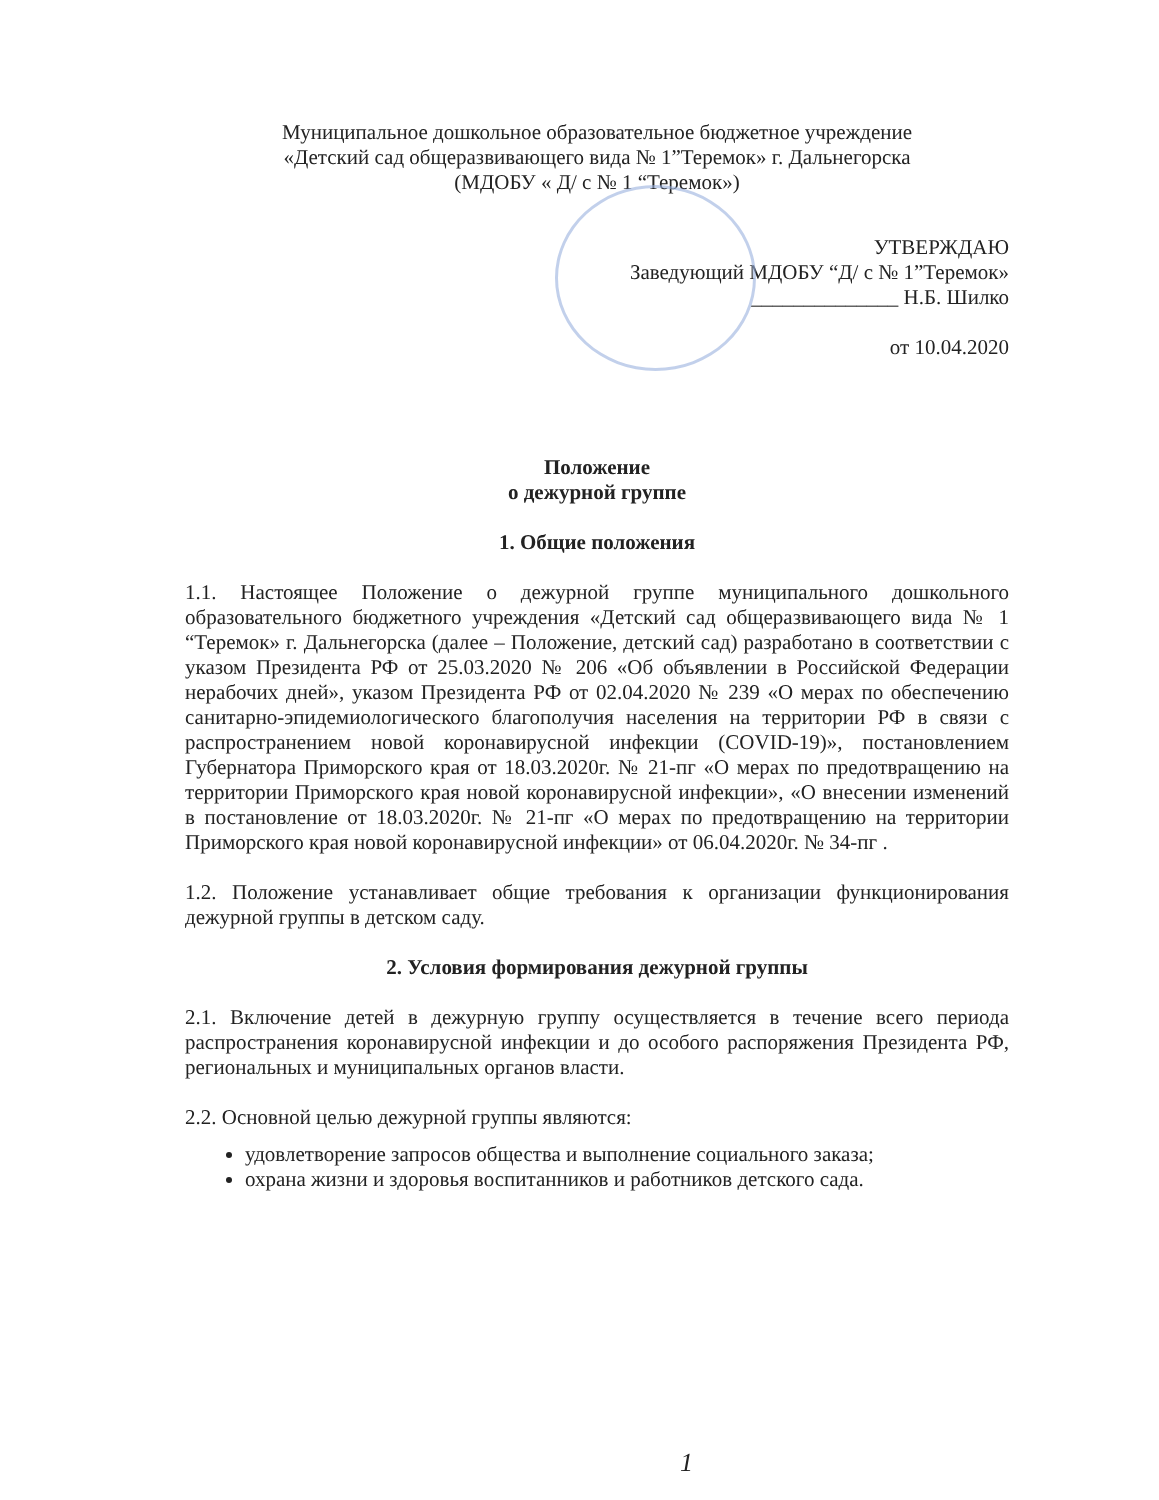Муниципальное дошкольное образовательное бюджетное учреждение
«Детский сад общеразвивающего вида № 1”Теремок» г. Дальнегорска
(МДОБУ « Д/ с № 1 “Теремок»)
УТВЕРЖДАЮ
Заведующий МДОБУ “Д/ с № 1”Теремок»
______________ Н.Б. Шилко
от 10.04.2020
Положение
о дежурной группе
1. Общие положения
1.1. Настоящее Положение о дежурной группе муниципального дошкольного образовательного бюджетного учреждения «Детский сад общеразвивающего вида № 1 “Теремок» г. Дальнегорска (далее – Положение, детский сад) разработано в соответствии с указом Президента РФ от 25.03.2020 № 206 «Об объявлении в Российской Федерации нерабочих дней», указом Президента РФ от 02.04.2020 № 239 «О мерах по обеспечению санитарно-эпидемиологического благополучия населения на территории РФ в связи с распространением новой коронавирусной инфекции (COVID-19)», постановлением Губернатора Приморского края от 18.03.2020г. № 21-пг «О мерах по предотвращению на территории Приморского края новой коронавирусной инфекции», «О внесении изменений в постановление от 18.03.2020г. № 21-пг «О мерах по предотвращению на территории Приморского края новой коронавирусной инфекции» от 06.04.2020г. № 34-пг .
1.2. Положение устанавливает общие требования к организации функционирования дежурной группы в детском саду.
2. Условия формирования дежурной группы
2.1. Включение детей в дежурную группу осуществляется в течение всего периода распространения коронавирусной инфекции и до особого распоряжения Президента РФ, региональных и муниципальных органов власти.
2.2. Основной целью дежурной группы являются:
удовлетворение запросов общества и выполнение социального заказа;
охрана жизни и здоровья воспитанников и работников детского сада.
1